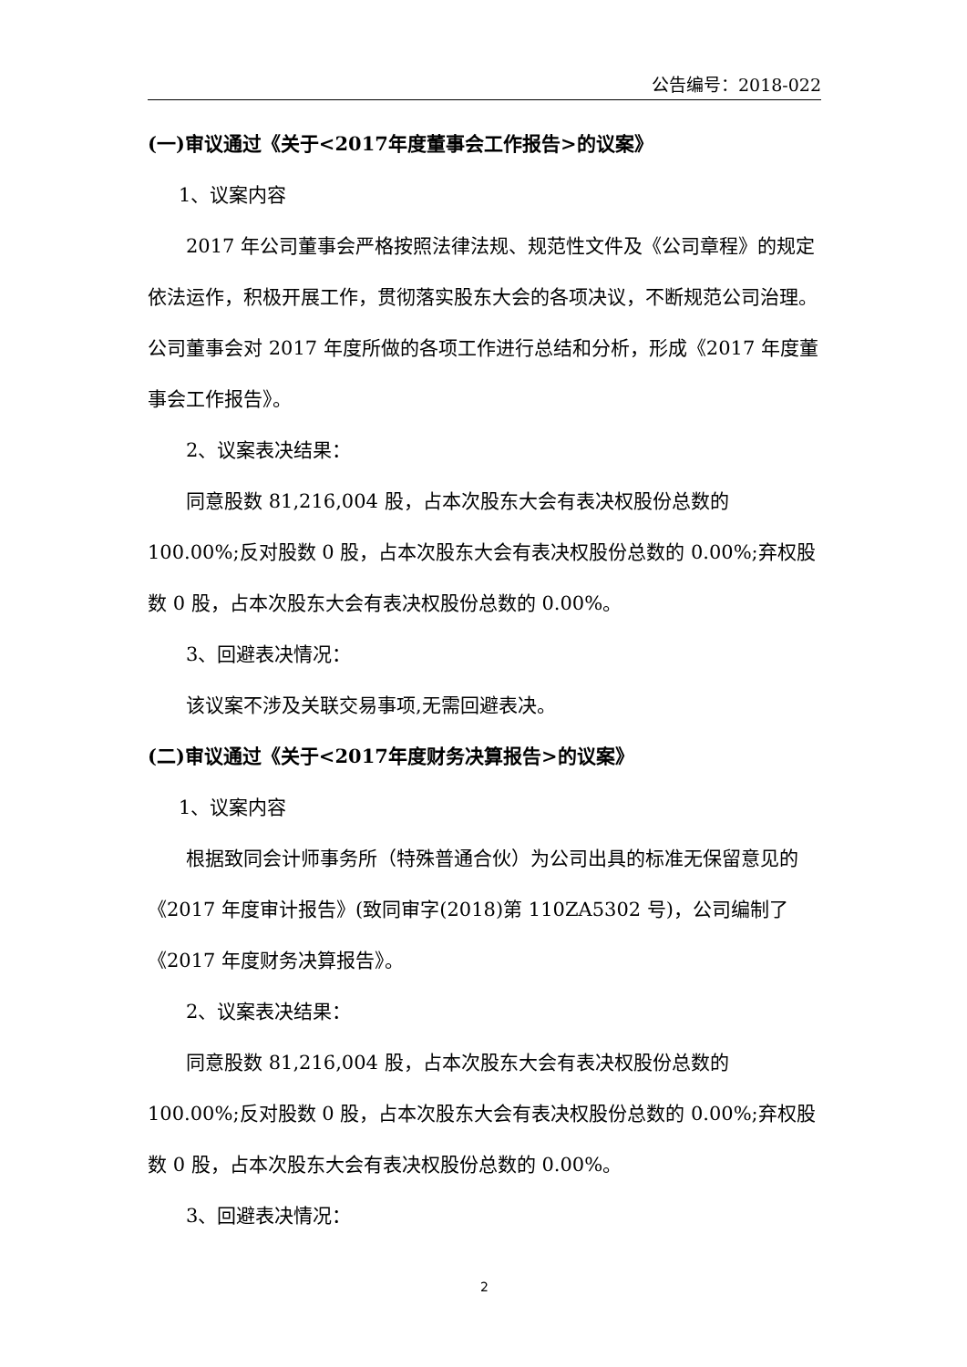公告编号：2018-022
(一)审议通过《关于<2017年度董事会工作报告>的议案》
1、议案内容
2017 年公司董事会严格按照法律法规、规范性文件及《公司章程》的规定依法运作，积极开展工作，贯彻落实股东大会的各项决议，不断规范公司治理。公司董事会对 2017 年度所做的各项工作进行总结和分析，形成《2017 年度董事会工作报告》。
2、议案表决结果：
同意股数 81,216,004 股，占本次股东大会有表决权股份总数的 100.00%;反对股数 0 股，占本次股东大会有表决权股份总数的 0.00%;弃权股数 0 股，占本次股东大会有表决权股份总数的 0.00%。
3、回避表决情况：
该议案不涉及关联交易事项,无需回避表决。
(二)审议通过《关于<2017年度财务决算报告>的议案》
1、议案内容
根据致同会计师事务所（特殊普通合伙）为公司出具的标准无保留意见的《2017 年度审计报告》(致同审字(2018)第 110ZA5302 号)，公司编制了《2017 年度财务决算报告》。
2、议案表决结果：
同意股数 81,216,004 股，占本次股东大会有表决权股份总数的 100.00%;反对股数 0 股，占本次股东大会有表决权股份总数的 0.00%;弃权股数 0 股，占本次股东大会有表决权股份总数的 0.00%。
3、回避表决情况：
2